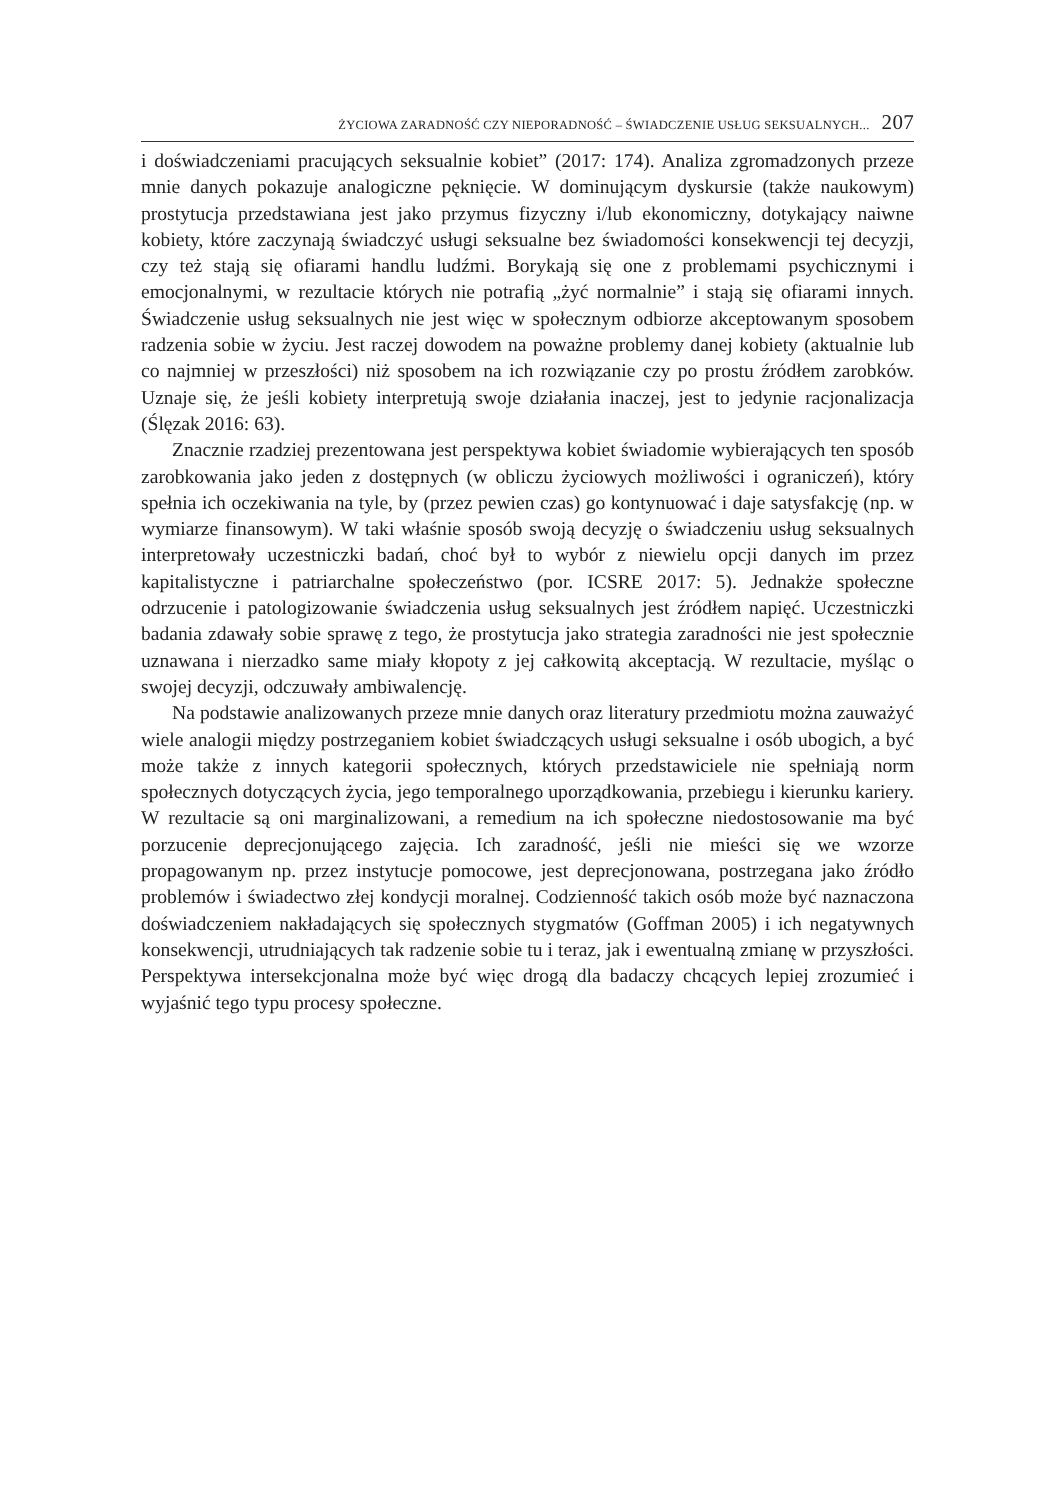ŻYCIOWA ZARADNOŚĆ CZY NIEPORADNOŚĆ – ŚWIADCZENIE USŁUG SEKSUALNYCH... 207
i doświadczeniami pracujących seksualnie kobiet” (2017: 174). Analiza zgromadzonych przeze mnie danych pokazuje analogiczne pęknięcie. W dominującym dyskursie (także naukowym) prostytucja przedstawiana jest jako przymus fizyczny i/lub ekonomiczny, dotykający naiwne kobiety, które zaczynają świadczyć usługi seksualne bez świadomości konsekwencji tej decyzji, czy też stają się ofiarami handlu ludźmi. Borykają się one z problemami psychicznymi i emocjonalnymi, w rezultacie których nie potrafią „żyć normalnie” i stają się ofiarami innych. Świadczenie usług seksualnych nie jest więc w społecznym odbiorze akceptowanym sposobem radzenia sobie w życiu. Jest raczej dowodem na poważne problemy danej kobiety (aktualnie lub co najmniej w przeszłości) niż sposobem na ich rozwiązanie czy po prostu źródłem zarobków. Uznaje się, że jeśli kobiety interpretują swoje działania inaczej, jest to jedynie racjonalizacja (Ślęzak 2016: 63).
Znacznie rzadziej prezentowana jest perspektywa kobiet świadomie wybierających ten sposób zarobkowania jako jeden z dostępnych (w obliczu życiowych możliwości i ograniczeń), który spełnia ich oczekiwania na tyle, by (przez pewien czas) go kontynuować i daje satysfakcję (np. w wymiarze finansowym). W taki właśnie sposób swoją decyzję o świadczeniu usług seksualnych interpretowały uczestniczki badań, choć był to wybór z niewielu opcji danych im przez kapitalistyczne i patriarchalne społeczeństwo (por. ICSRE 2017: 5). Jednakże społeczne odrzucenie i patologizowanie świadczenia usług seksualnych jest źródłem napięć. Uczestniczki badania zdawały sobie sprawę z tego, że prostytucja jako strategia zaradności nie jest społecznie uznawana i nierzadko same miały kłopoty z jej całkowitą akceptacją. W rezultacie, myśląc o swojej decyzji, odczuwały ambiwalencję.
Na podstawie analizowanych przeze mnie danych oraz literatury przedmiotu można zauważyć wiele analogii między postrzeganiem kobiet świadczących usługi seksualne i osób ubogich, a być może także z innych kategorii społecznych, których przedstawiciele nie spełniają norm społecznych dotyczących życia, jego temporalnego uporządkowania, przebiegu i kierunku kariery. W rezultacie są oni marginalizowani, a remedium na ich społeczne niedostosowanie ma być porzucenie deprecjonującego zajęcia. Ich zaradność, jeśli nie mieści się we wzorze propagowanym np. przez instytucje pomocowe, jest deprecjonowana, postrzegana jako źródło problemów i świadectwo złej kondycji moralnej. Codzienność takich osób może być naznaczona doświadczeniem nakładających się społecznych stygmatów (Goffman 2005) i ich negatywnych konsekwencji, utrudniających tak radzenie sobie tu i teraz, jak i ewentualną zmianę w przyszłości. Perspektywa intersekcjonalna może być więc drogą dla badaczy chcących lepiej zrozumieć i wyjaśnić tego typu procesy społeczne.